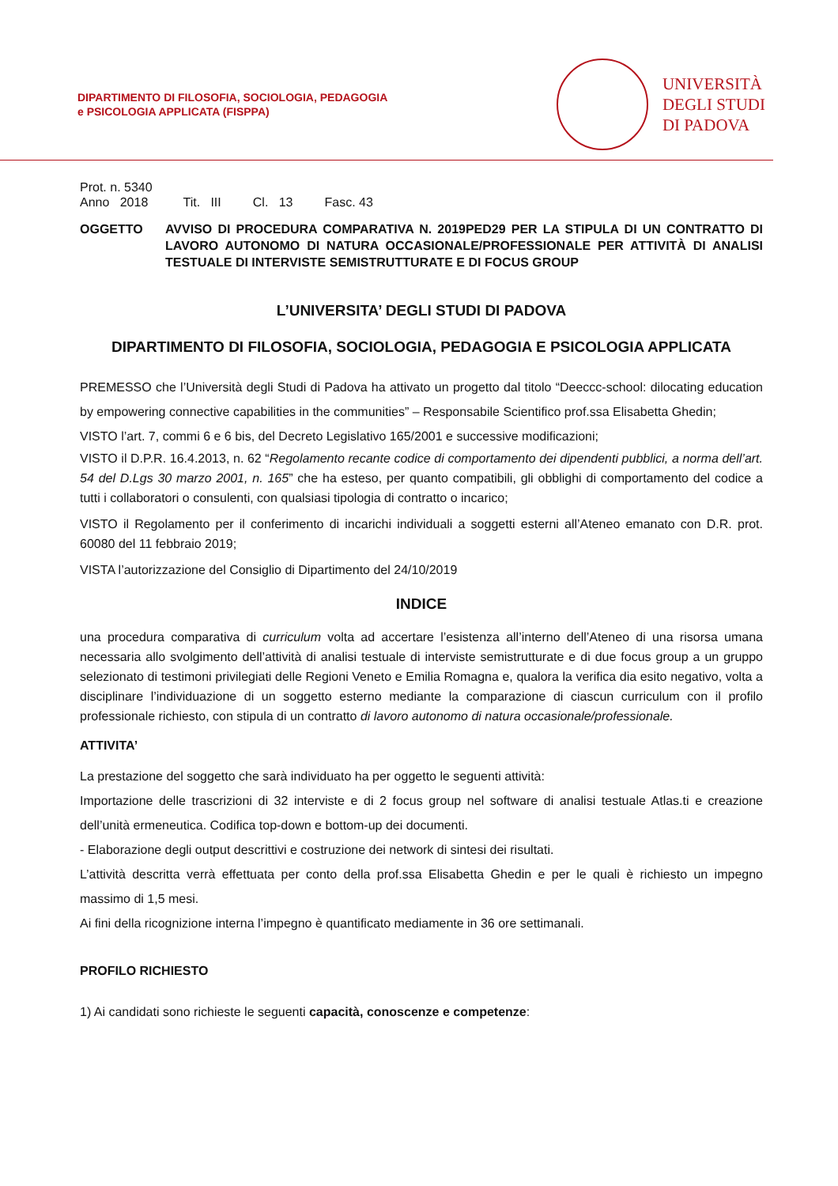DIPARTIMENTO DI FILOSOFIA, SOCIOLOGIA, PEDAGOGIA
e PSICOLOGIA APPLICATA (FISPPA)
UNIVERSITÀ
DEGLI STUDI
DI PADOVA
Prot. n. 5340
Anno 2018 Tit. III Cl. 13 Fasc. 43
OGGETTO AVVISO DI PROCEDURA COMPARATIVA N. 2019PED29 PER LA STIPULA DI UN CONTRATTO DI LAVORO AUTONOMO DI NATURA OCCASIONALE/PROFESSIONALE PER ATTIVITÀ DI ANALISI TESTUALE DI INTERVISTE SEMISTRUTTURATE E DI FOCUS GROUP
L’UNIVERSITA’ DEGLI STUDI DI PADOVA
DIPARTIMENTO DI FILOSOFIA, SOCIOLOGIA, PEDAGOGIA E PSICOLOGIA APPLICATA
PREMESSO che l’Università degli Studi di Padova ha attivato un progetto dal titolo “Deeccc-school: dilocating education by empowering connective capabilities in the communities” – Responsabile Scientifico prof.ssa Elisabetta Ghedin;
VISTO l’art. 7, commi 6 e 6 bis, del Decreto Legislativo 165/2001 e successive modificazioni;
VISTO il D.P.R. 16.4.2013, n. 62 “Regolamento recante codice di comportamento dei dipendenti pubblici, a norma dell’art. 54 del D.Lgs 30 marzo 2001, n. 165” che ha esteso, per quanto compatibili, gli obblighi di comportamento del codice a tutti i collaboratori o consulenti, con qualsiasi tipologia di contratto o incarico;
VISTO il Regolamento per il conferimento di incarichi individuali a soggetti esterni all’Ateneo emanato con D.R. prot. 60080 del 11 febbraio 2019;
VISTA l’autorizzazione del Consiglio di Dipartimento del 24/10/2019
INDICE
una procedura comparativa di curriculum volta ad accertare l’esistenza all’interno dell’Ateneo di una risorsa umana necessaria allo svolgimento dell’attività di analisi testuale di interviste semistrutturate e di due focus group a un gruppo selezionato di testimoni privilegiati delle Regioni Veneto e Emilia Romagna e, qualora la verifica dia esito negativo, volta a disciplinare l’individuazione di un soggetto esterno mediante la comparazione di ciascun curriculum con il profilo professionale richiesto, con stipula di un contratto di lavoro autonomo di natura occasionale/professionale.
ATTIVITA’
La prestazione del soggetto che sarà individuato ha per oggetto le seguenti attività:
Importazione delle trascrizioni di 32 interviste e di 2 focus group nel software di analisi testuale Atlas.ti e creazione dell’unità ermeneutica. Codifica top-down e bottom-up dei documenti.
- Elaborazione degli output descrittivi e costruzione dei network di sintesi dei risultati.
L’attività descritta verrà effettuata per conto della prof.ssa Elisabetta Ghedin e per le quali è richiesto un impegno massimo di 1,5 mesi.
Ai fini della ricognizione interna l’impegno è quantificato mediamente in 36 ore settimanali.
PROFILO RICHIESTO
1) Ai candidati sono richieste le seguenti capacità, conoscenze e competenze: